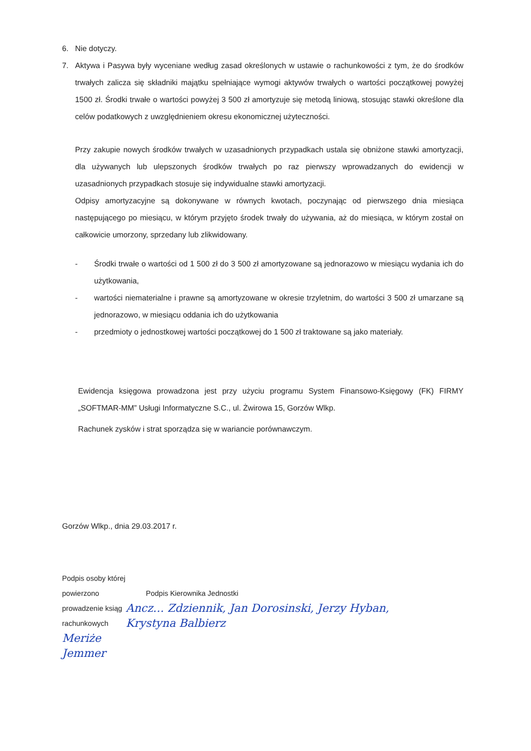6. Nie dotyczy.
7. Aktywa i Pasywa były wyceniane według zasad określonych w ustawie o rachunkowości z tym, że do środków trwałych zalicza się składniki majątku spełniające wymogi aktywów trwałych o wartości początkowej powyżej 1500 zł. Środki trwałe o wartości powyżej 3 500 zł amortyzuje się metodą liniową, stosując stawki określone dla celów podatkowych z uwzględnieniem okresu ekonomicznej użyteczności.
Przy zakupie nowych środków trwałych w uzasadnionych przypadkach ustala się obniżone stawki amortyzacji, dla używanych lub ulepszonych środków trwałych po raz pierwszy wprowadzanych do ewidencji w uzasadnionych przypadkach stosuje się indywidualne stawki amortyzacji.
Odpisy amortyzacyjne są dokonywane w równych kwotach, poczynając od pierwszego dnia miesiąca następującego po miesiącu, w którym przyjęto środek trwały do używania, aż do miesiąca, w którym został on całkowicie umorzony, sprzedany lub zlikwidowany.
- Środki trwałe o wartości od 1 500 zł do 3 500 zł amortyzowane są jednorazowo w miesiącu wydania ich do użytkowania,
- wartości niematerialne i prawne są amortyzowane w okresie trzyletnim, do wartości 3 500 zł umarzane są jednorazowo, w miesiącu oddania ich do użytkowania
- przedmioty o jednostkowej wartości początkowej do 1 500 zł traktowane są jako materiały.
Ewidencja księgowa prowadzona jest przy użyciu programu System Finansowo-Księgowy (FK) FIRMY „SOFTMAR-MM” Usługi Informatyczne S.C., ul. Żwirowa 15, Gorzów Wlkp.
Rachunek zysków i strat sporządza się w wariancie porównawczym.
Gorzów Wlkp., dnia 29.03.2017 r.
Podpis osoby której powierzono
prowadzenie ksiąg rachunkowych
Meriże Jemmer
Podpis Kierownika Jednostki
Ancz… Zdziennik, Jan Dorosinski, Jerzy Hyban, Krystyna Balbierz